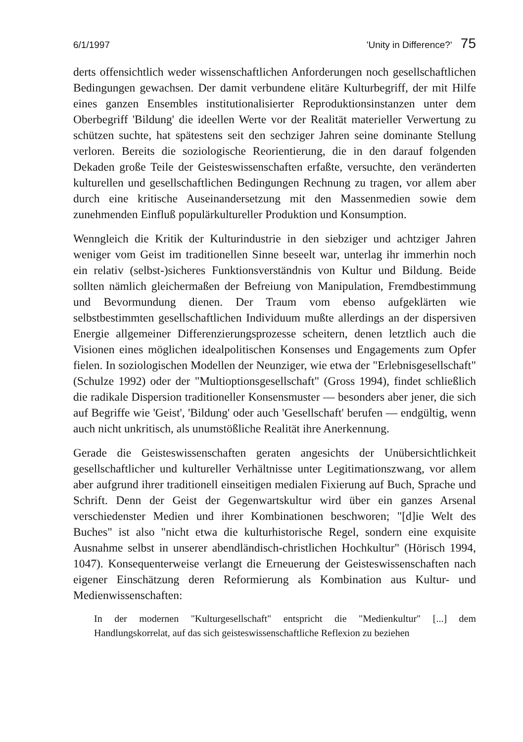6/1/1997 'Unity in Difference?' 75
derts offensichtlich weder wissenschaftlichen Anforderungen noch gesellschaftlichen Bedingungen gewachsen. Der damit verbundene elitäre Kulturbegriff, der mit Hilfe eines ganzen Ensembles institutionalisierter Reproduktionsinstanzen unter dem Oberbegriff 'Bildung' die ideellen Werte vor der Realität materieller Verwertung zu schützen suchte, hat spätestens seit den sechziger Jahren seine dominante Stellung verloren. Bereits die soziologische Reorientierung, die in den darauf folgenden Dekaden große Teile der Geisteswissenschaften erfaßte, versuchte, den veränderten kulturellen und gesellschaftlichen Bedingungen Rechnung zu tragen, vor allem aber durch eine kritische Auseinandersetzung mit den Massenmedien sowie dem zunehmenden Einfluß populärkultureller Produktion und Konsumption.
Wenngleich die Kritik der Kulturindustrie in den siebziger und achtziger Jahren weniger vom Geist im traditionellen Sinne beseelt war, unterlag ihr immerhin noch ein relativ (selbst-)sicheres Funktionsverständnis von Kultur und Bildung. Beide sollten nämlich gleichermaßen der Befreiung von Manipulation, Fremdbestimmung und Bevormundung dienen. Der Traum vom ebenso aufgeklärten wie selbstbestimmten gesellschaftlichen Individuum mußte allerdings an der dispersiven Energie allgemeiner Differenzierungsprozesse scheitern, denen letztlich auch die Visionen eines möglichen idealpolitischen Konsenses und Engagements zum Opfer fielen. In soziologischen Modellen der Neunziger, wie etwa der "Erlebnisgesellschaft" (Schulze 1992) oder der "Multioptionsgesellschaft" (Gross 1994), findet schließlich die radikale Dispersion traditioneller Konsensmuster — besonders aber jener, die sich auf Begriffe wie 'Geist', 'Bildung' oder auch 'Gesellschaft' berufen — endgültig, wenn auch nicht unkritisch, als unumstößliche Realität ihre Anerkennung.
Gerade die Geisteswissenschaften geraten angesichts der Unübersichtlichkeit gesellschaftlicher und kultureller Verhältnisse unter Legitimationszwang, vor allem aber aufgrund ihrer traditionell einseitigen medialen Fixierung auf Buch, Sprache und Schrift. Denn der Geist der Gegenwartskultur wird über ein ganzes Arsenal verschiedenster Medien und ihrer Kombinationen beschworen; "[d]ie Welt des Buches" ist also "nicht etwa die kulturhistorische Regel, sondern eine exquisite Ausnahme selbst in unserer abendländisch-christlichen Hochkultur" (Hörisch 1994, 1047). Konsequenterweise verlangt die Erneuerung der Geisteswissenschaften nach eigener Einschätzung deren Reformierung als Kombination aus Kultur- und Medienwissenschaften:
In der modernen "Kulturgesellschaft" entspricht die "Medienkultur" [...] dem Handlungskorrelat, auf das sich geisteswissenschaftliche Reflexion zu beziehen